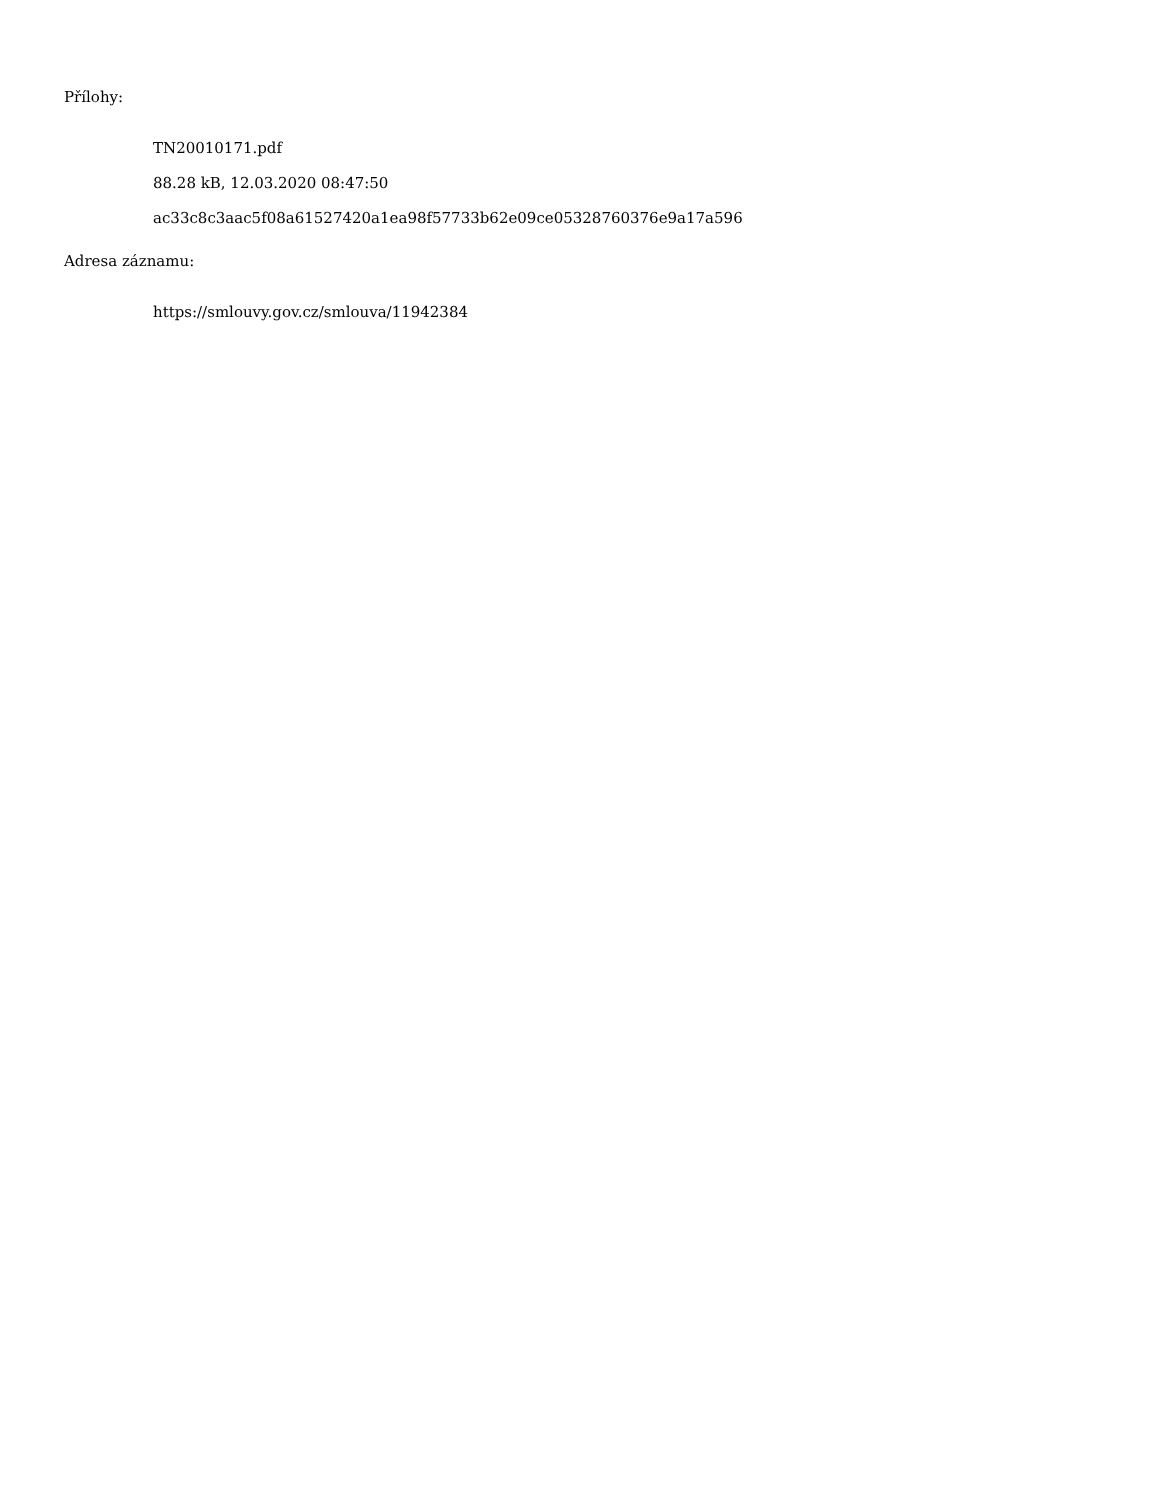Přílohy:
TN20010171.pdf
88.28 kB, 12.03.2020 08:47:50
ac33c8c3aac5f08a61527420a1ea98f57733b62e09ce05328760376e9a17a596
Adresa záznamu:
https://smlouvy.gov.cz/smlouva/11942384